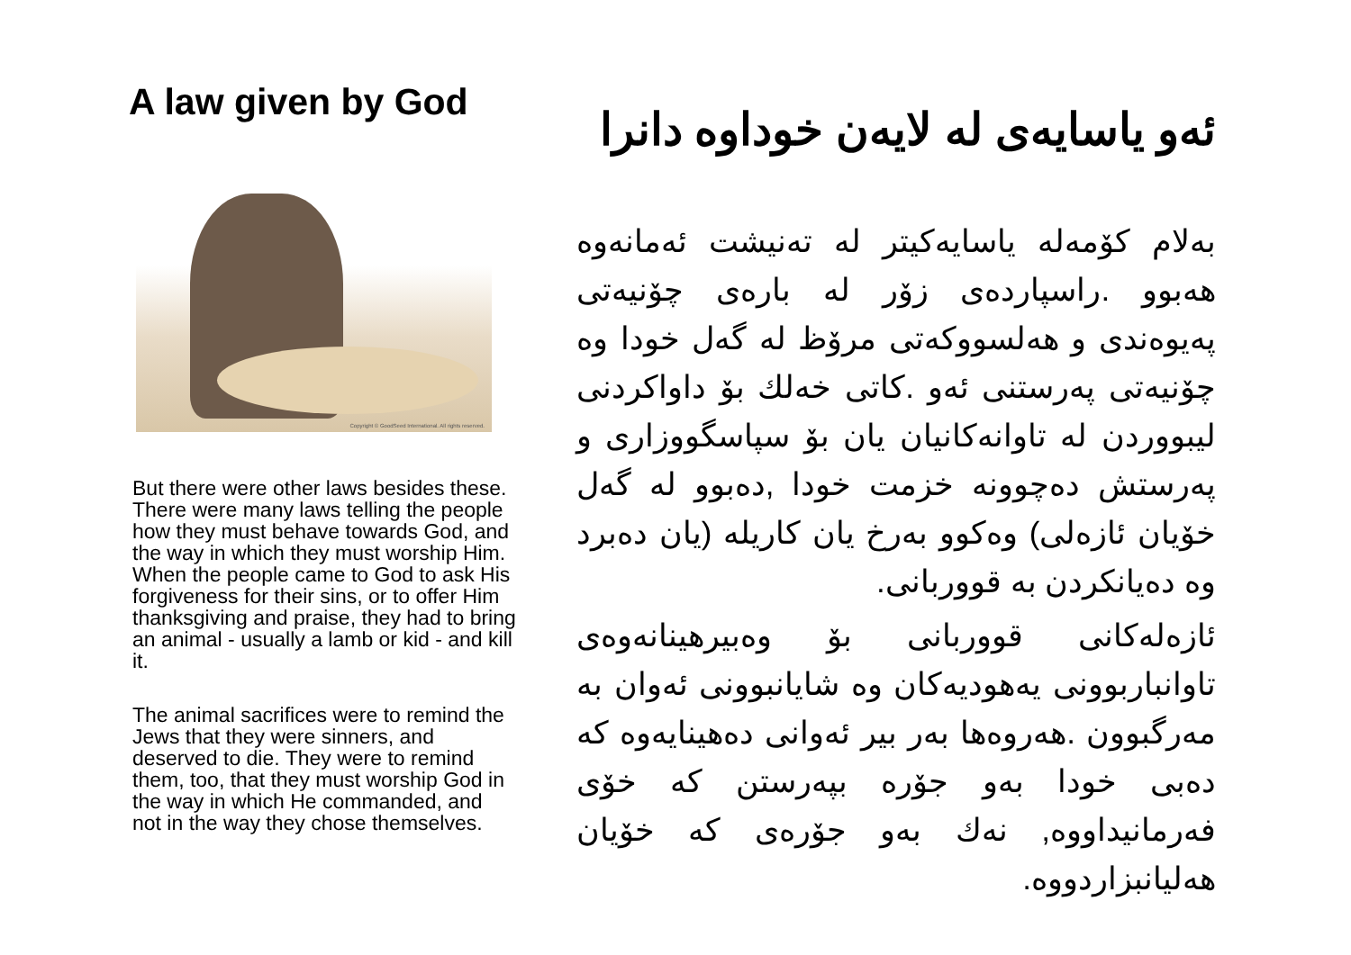A law given by God
Copyright © GoodSeed International. All rights reserved.
But there were other laws besides these. There were many laws telling the people how they must behave towards God, and the way in which they must worship Him. When the people came to God to ask His forgiveness for their sins, or to offer Him thanksgiving and praise, they had to bring an animal - usually a lamb or kid - and kill it.
The animal sacrifices were to remind the Jews that they were sinners, and deserved to die. They were to remind them, too, that they must worship God in the way in which He commanded, and not in the way they chose themselves.
ئەو یاسایەی لە لایەن خوداوە دانرا
بەلام کۆمەلە یاسایەکیتر لە تەنیشت ئەمانەوە هەبوو .راسپاردەی زۆر لە بارەی چۆنیەتی پەیوەندی و هەلسووکەتی مرۆظ لە گەل خودا وە چۆنیەتی پەرستنی ئەو .کاتی خەلك بۆ داواکردنی لیبووردن لە تاوانەکانیان یان بۆ سپاسگووزاری و پەرستش دەچوونە خزمت خودا ,دەبوو لە گەل خۆیان ئازەلی) وەکوو بەرخ یان کاریلە (یان دەبرد وە دەیانکردن بە قووربانی.
ئازەلەکانی قووربانی بۆ وەبیرهینانەوەی تاوانباربوونی یەهودیەکان وە شایانبوونی ئەوان بە مەرگبوون .هەروەها بەر بیر ئەوانی دەهینایەوە کە دەبی خودا بەو جۆرە بپەرستن کە خۆی فەرمانیداووە, نەك بەو جۆرەی کە خۆیان هەلیانبزاردووە.